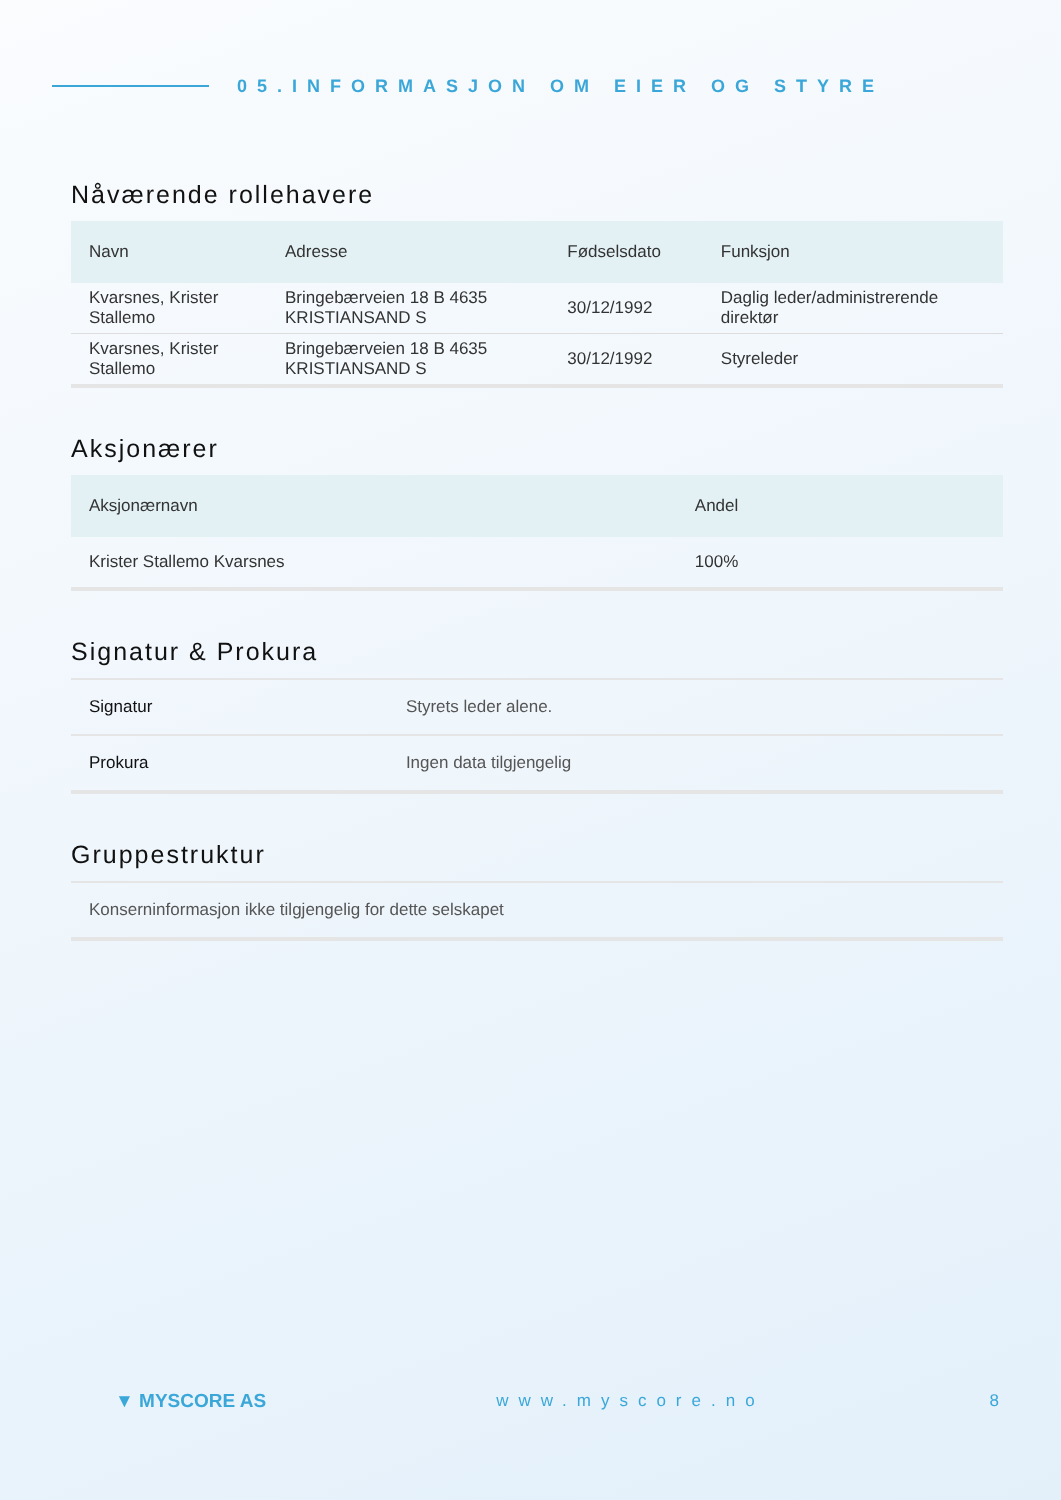05.INFORMASJON OM EIER OG STYRE
Nåværende rollehavere
| Navn | Adresse | Fødselsdato | Funksjon |
| --- | --- | --- | --- |
| Kvarsnes, Krister Stallemo | Bringebærveien 18 B 4635 KRISTIANSAND S | 30/12/1992 | Daglig leder/administrerende direktør |
| Kvarsnes, Krister Stallemo | Bringebærveien 18 B 4635 KRISTIANSAND S | 30/12/1992 | Styreleder |
Aksjonærer
| Aksjonærnavn | Andel |
| --- | --- |
| Krister Stallemo Kvarsnes | 100% |
Signatur & Prokura
| Signatur | Styrets leder alene. |
| Prokura | Ingen data tilgjengelig |
Gruppestruktur
| Konserninformasjon ikke tilgjengelig for dette selskapet |
▼ MYSCORE AS www.myscore.no 8